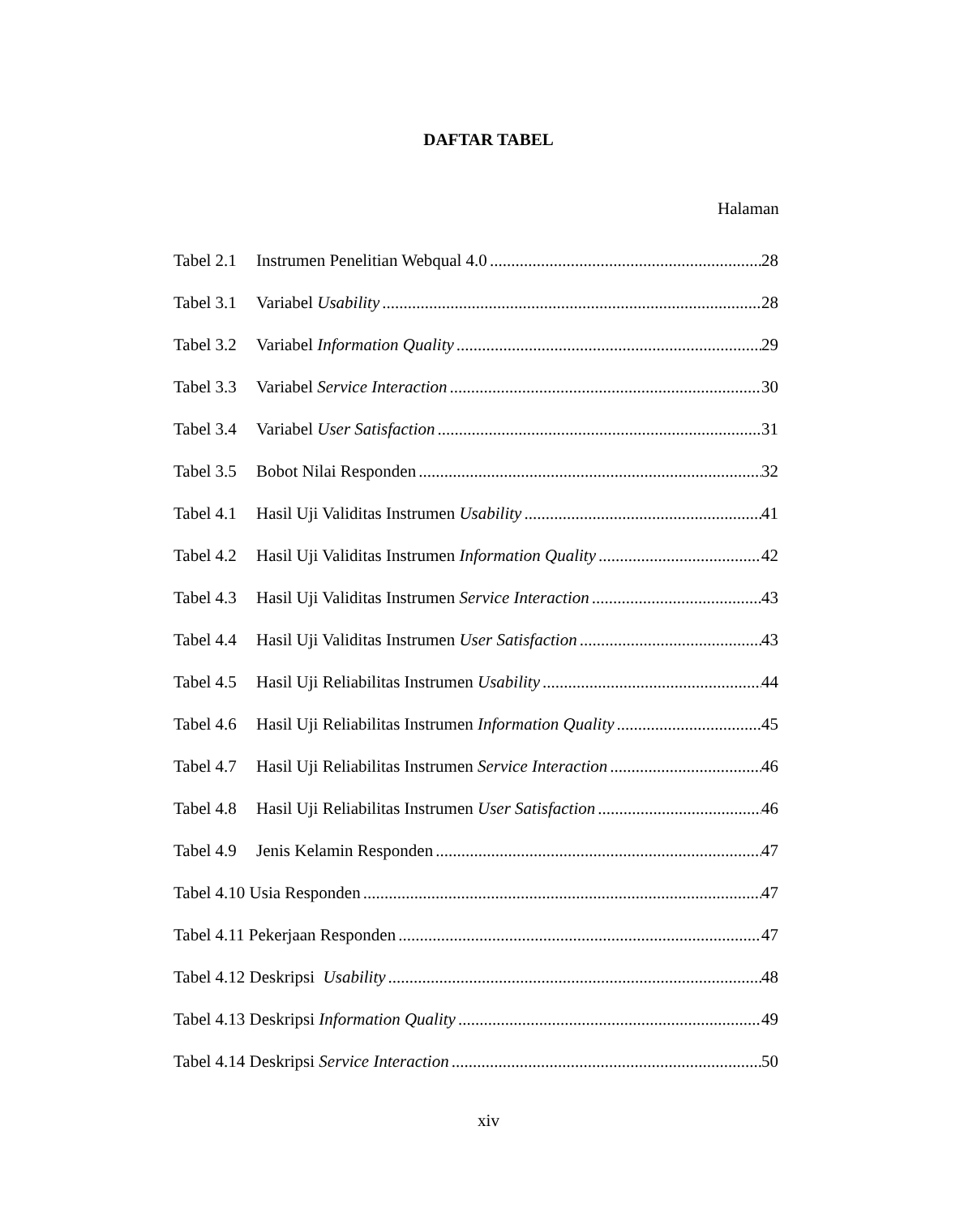DAFTAR TABEL
Halaman
Tabel 2.1 Instrumen Penelitian Webqual 4.0 28
Tabel 3.1 Variabel Usability 28
Tabel 3.2 Variabel Information Quality 29
Tabel 3.3 Variabel Service Interaction 30
Tabel 3.4 Variabel User Satisfaction 31
Tabel 3.5 Bobot Nilai Responden 32
Tabel 4.1 Hasil Uji Validitas Instrumen Usability 41
Tabel 4.2 Hasil Uji Validitas Instrumen Information Quality 42
Tabel 4.3 Hasil Uji Validitas Instrumen Service Interaction 43
Tabel 4.4 Hasil Uji Validitas Instrumen User Satisfaction 43
Tabel 4.5 Hasil Uji Reliabilitas Instrumen Usability 44
Tabel 4.6 Hasil Uji Reliabilitas Instrumen Information Quality 45
Tabel 4.7 Hasil Uji Reliabilitas Instrumen Service Interaction 46
Tabel 4.8 Hasil Uji Reliabilitas Instrumen User Satisfaction 46
Tabel 4.9 Jenis Kelamin Responden 47
Tabel 4.10 Usia Responden 47
Tabel 4.11 Pekerjaan Responden 47
Tabel 4.12 Deskripsi Usability 48
Tabel 4.13 Deskripsi Information Quality 49
Tabel 4.14 Deskripsi Service Interaction 50
xiv